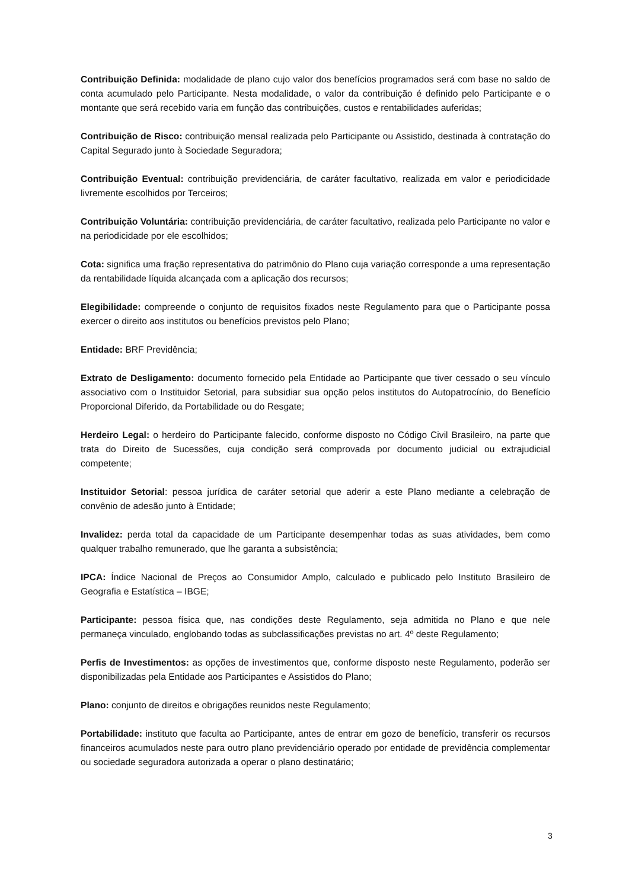Contribuição Definida: modalidade de plano cujo valor dos benefícios programados será com base no saldo de conta acumulado pelo Participante. Nesta modalidade, o valor da contribuição é definido pelo Participante e o montante que será recebido varia em função das contribuições, custos e rentabilidades auferidas;
Contribuição de Risco: contribuição mensal realizada pelo Participante ou Assistido, destinada à contratação do Capital Segurado junto à Sociedade Seguradora;
Contribuição Eventual: contribuição previdenciária, de caráter facultativo, realizada em valor e periodicidade livremente escolhidos por Terceiros;
Contribuição Voluntária: contribuição previdenciária, de caráter facultativo, realizada pelo Participante no valor e na periodicidade por ele escolhidos;
Cota: significa uma fração representativa do patrimônio do Plano cuja variação corresponde a uma representação da rentabilidade líquida alcançada com a aplicação dos recursos;
Elegibilidade: compreende o conjunto de requisitos fixados neste Regulamento para que o Participante possa exercer o direito aos institutos ou benefícios previstos pelo Plano;
Entidade: BRF Previdência;
Extrato de Desligamento: documento fornecido pela Entidade ao Participante que tiver cessado o seu vínculo associativo com o Instituidor Setorial, para subsidiar sua opção pelos institutos do Autopatrocínio, do Benefício Proporcional Diferido, da Portabilidade ou do Resgate;
Herdeiro Legal: o herdeiro do Participante falecido, conforme disposto no Código Civil Brasileiro, na parte que trata do Direito de Sucessões, cuja condição será comprovada por documento judicial ou extrajudicial competente;
Instituidor Setorial: pessoa jurídica de caráter setorial que aderir a este Plano mediante a celebração de convênio de adesão junto à Entidade;
Invalidez: perda total da capacidade de um Participante desempenhar todas as suas atividades, bem como qualquer trabalho remunerado, que lhe garanta a subsistência;
IPCA: Índice Nacional de Preços ao Consumidor Amplo, calculado e publicado pelo Instituto Brasileiro de Geografia e Estatística – IBGE;
Participante: pessoa física que, nas condições deste Regulamento, seja admitida no Plano e que nele permaneça vinculado, englobando todas as subclassificações previstas no art. 4º deste Regulamento;
Perfis de Investimentos: as opções de investimentos que, conforme disposto neste Regulamento, poderão ser disponibilizadas pela Entidade aos Participantes e Assistidos do Plano;
Plano: conjunto de direitos e obrigações reunidos neste Regulamento;
Portabilidade: instituto que faculta ao Participante, antes de entrar em gozo de benefício, transferir os recursos financeiros acumulados neste para outro plano previdenciário operado por entidade de previdência complementar ou sociedade seguradora autorizada a operar o plano destinatário;
3